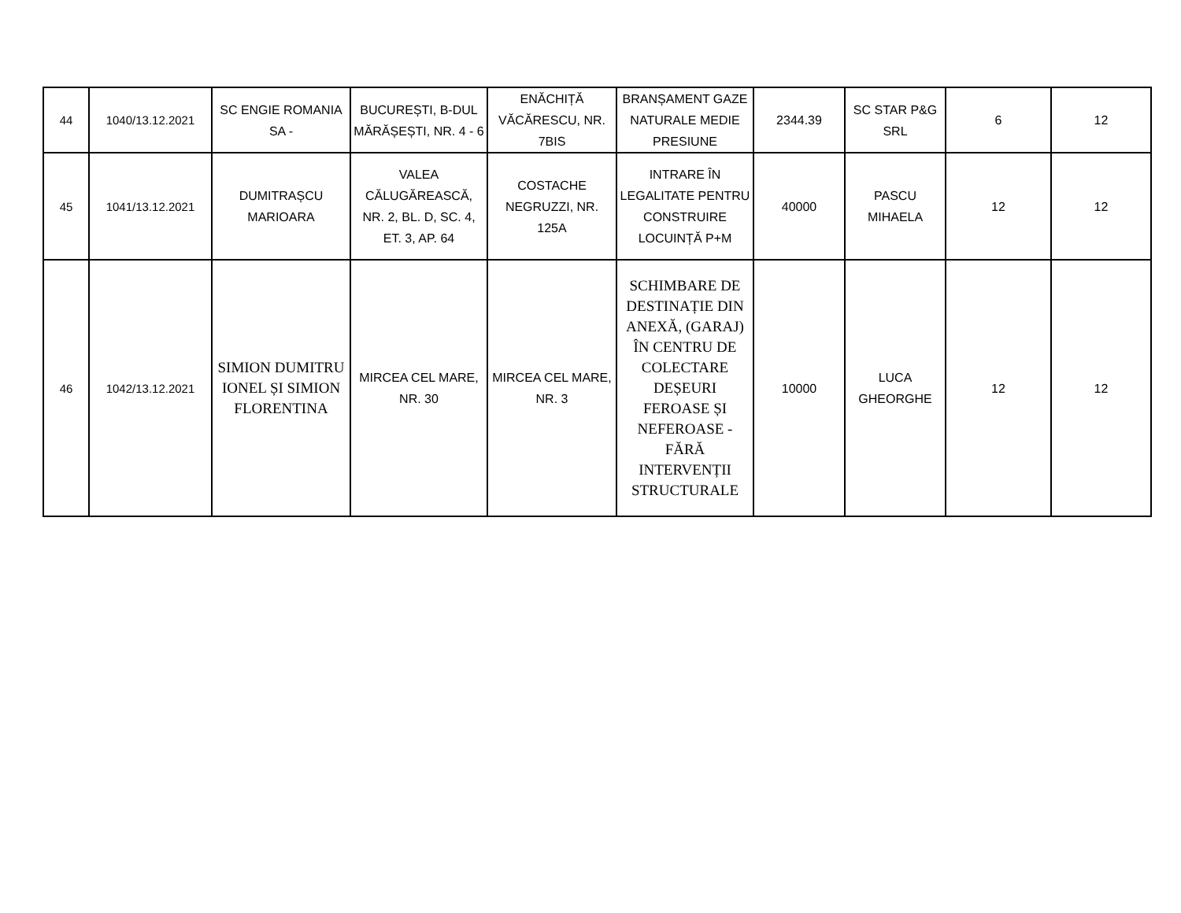| 44 | 1040/13.12.2021 | SC ENGIE ROMANIA SA - | BUCUREȘTI, B-DUL MĂRĂȘEȘTI, NR. 4 - 6 | ENĂCHIȚĂ VĂCĂRESCU, NR. 7BIS | BRANȘAMENT GAZE NATURALE MEDIE PRESIUNE | 2344.39 | SC STAR P&G SRL | 6 | 12 |
| 45 | 1041/13.12.2021 | DUMITRAȘCU MARIOARA | VALEA CĂLUGĂREASCĂ, NR. 2, BL. D, SC. 4, ET. 3, AP. 64 | COSTACHE NEGRUZZI, NR. 125A | INTRARE ÎN LEGALITATE PENTRU CONSTRUIRE LOCUINȚĂ P+M | 40000 | PASCU MIHAELA | 12 | 12 |
| 46 | 1042/13.12.2021 | SIMION DUMITRU IONEL ȘI SIMION FLORENTINA | MIRCEA CEL MARE, NR. 30 | MIRCEA CEL MARE, NR. 3 | SCHIMBARE DE DESTINAȚIE DIN ANEXĂ, (GARAJ) ÎN CENTRU DE COLECTARE DEȘEURI FEROASE ȘI NEFEROASE - FĂRĂ INTERVENȚII STRUCTURALE | 10000 | LUCA GHEORGHE | 12 | 12 |